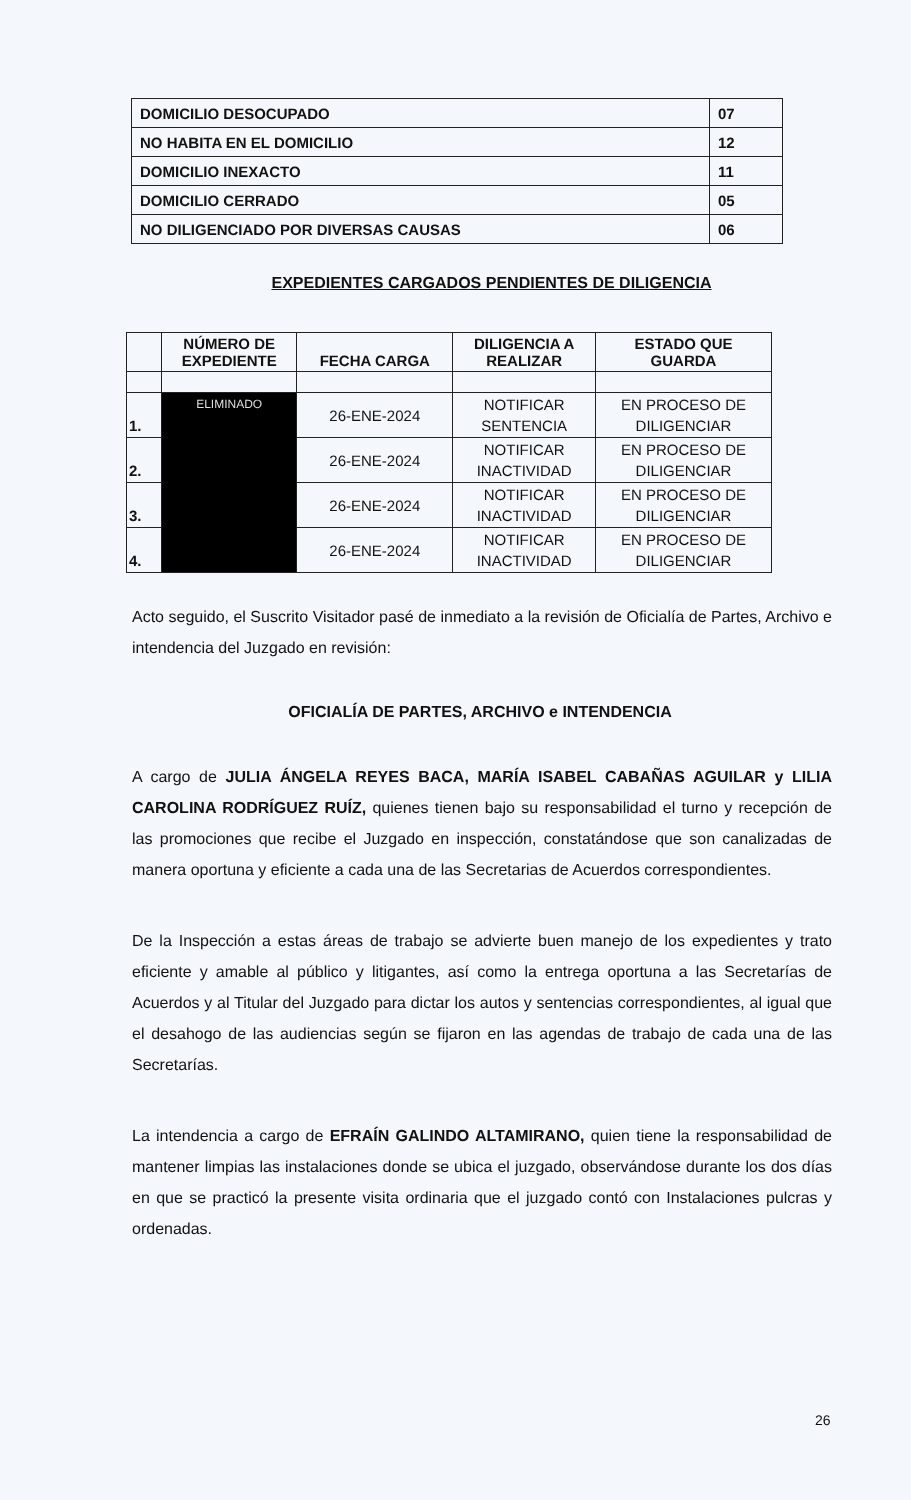| DOMICILIO DESOCUPADO | 07 |
| NO HABITA EN EL DOMICILIO | 12 |
| DOMICILIO INEXACTO | 11 |
| DOMICILIO CERRADO | 05 |
| NO DILIGENCIADO POR DIVERSAS CAUSAS | 06 |
EXPEDIENTES CARGADOS PENDIENTES DE DILIGENCIA
| | NÚMERO DE EXPEDIENTE | FECHA CARGA | DILIGENCIA A REALIZAR | ESTADO QUE GUARDA |
| --- | --- | --- | --- | --- |
| 1. | ELIMINADO | 26-ENE-2024 | NOTIFICAR SENTENCIA | EN PROCESO DE DILIGENCIAR |
| 2. | | 26-ENE-2024 | NOTIFICAR INACTIVIDAD | EN PROCESO DE DILIGENCIAR |
| 3. | | 26-ENE-2024 | NOTIFICAR INACTIVIDAD | EN PROCESO DE DILIGENCIAR |
| 4. | | 26-ENE-2024 | NOTIFICAR INACTIVIDAD | EN PROCESO DE DILIGENCIAR |
Acto seguido, el Suscrito Visitador pasé de inmediato a la revisión de Oficialía de Partes, Archivo e intendencia del Juzgado en revisión:
OFICIALÍA DE PARTES, ARCHIVO e INTENDENCIA
A cargo de JULIA ÁNGELA REYES BACA, MARÍA ISABEL CABAÑAS AGUILAR y LILIA CAROLINA RODRÍGUEZ RUÍZ, quienes tienen bajo su responsabilidad el turno y recepción de las promociones que recibe el Juzgado en inspección, constatándose que son canalizadas de manera oportuna y eficiente a cada una de las Secretarias de Acuerdos correspondientes.
De la Inspección a estas áreas de trabajo se advierte buen manejo de los expedientes y trato eficiente y amable al público y litigantes, así como la entrega oportuna a las Secretarías de Acuerdos y al Titular del Juzgado para dictar los autos y sentencias correspondientes, al igual que el desahogo de las audiencias según se fijaron en las agendas de trabajo de cada una de las Secretarías.
La intendencia a cargo de EFRAÍN GALINDO ALTAMIRANO, quien tiene la responsabilidad de mantener limpias las instalaciones donde se ubica el juzgado, observándose durante los dos días en que se practicó la presente visita ordinaria que el juzgado contó con Instalaciones pulcras y ordenadas.
26